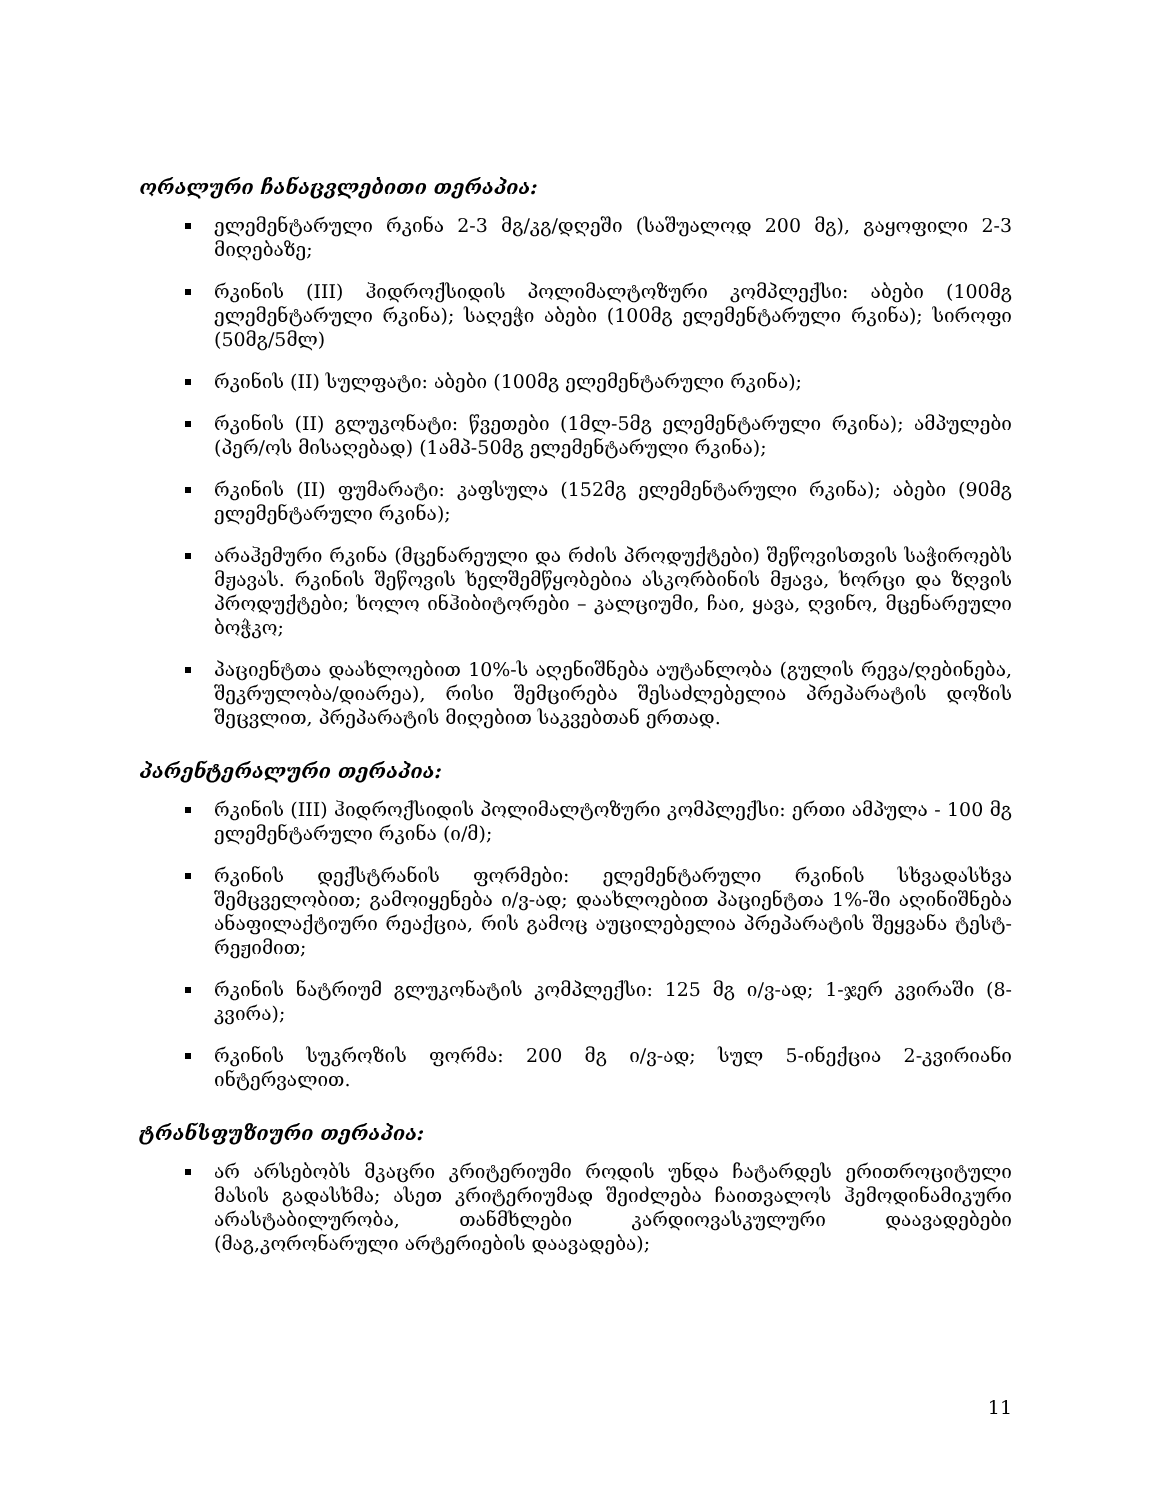ორალური ჩანაცვლებითი თერაპია:
ელემენტარული რკინა 2-3 მგ/კგ/დღეში (საშუალოდ 200 მგ), გაყოფილი 2-3 მიღებაზე;
რკინის (III) ჰიდროქსიდის პოლიმალტოზური კომპლექსი: აბები (100მგ ელემენტარული რკინა); საღეჭი აბები (100მგ ელემენტარული რკინა); სიროფი (50მგ/5მლ)
რკინის (II) სულფატი: აბები (100მგ ელემენტარული რკინა);
რკინის (II) გლუკონატი: წვეთები (1მლ-5მგ ელემენტარული რკინა); ამპულები (პერ/ოს მისაღებად) (1ამპ-50მგ ელემენტარული რკინა);
რკინის (II) ფუმარატი: კაფსულა (152მგ ელემენტარული რკინა); აბები (90მგ ელემენტარული რკინა);
არაჰემური რკინა (მცენარეული და რძის პროდუქტები) შეწოვისთვის საჭიროებს მჟავას. რკინის შეწოვის ხელშემწყობებია ასკორბინის მჟავა, ხორცი და ზღვის პროდუქტები; ხოლო ინჰიბიტორები – კალციუმი, ჩაი, ყავა, ღვინო, მცენარეული ბოჭკო;
პაციენტთა დაახლოებით 10%-ს აღენიშნება აუტანლობა (გულის რევა/ღებინება, შეკრულობა/დიარეა), რისი შემცირება შესაძლებელია პრეპარატის დოზის შეცვლით, პრეპარატის მიღებით საკვებთან ერთად.
პარენტერალური თერაპია:
რკინის (III) ჰიდროქსიდის პოლიმალტოზური კომპლექსი: ერთი ამპულა - 100 მგ ელემენტარული რკინა (ი/მ);
რკინის დექსტრანის ფორმები: ელემენტარული რკინის სხვადასხვა შემცველობით; გამოიყენება ი/ვ-ად; დაახლოებით პაციენტთა 1%-ში აღინიშნება ანაფილაქტიური რეაქცია, რის გამოც აუცილებელია პრეპარატის შეყვანა ტესტ-რეჟიმით;
რკინის ნატრიუმ გლუკონატის კომპლექსი: 125 მგ ი/ვ-ად; 1-ჯერ კვირაში (8-კვირა);
რკინის სუკროზის ფორმა: 200 მგ ი/ვ-ად; სულ 5-ინექცია 2-კვირიანი ინტერვალით.
ტრანსფუზიური თერაპია:
არ არსებობს მკაცრი კრიტერიუმი როდის უნდა ჩატარდეს ერითროციტული მასის გადასხმა; ასეთ კრიტერიუმად შეიძლება ჩაითვალოს ჰემოდინამიკური არასტაბილურობა, თანმხლები კარდიოვასკულური დაავადებები (მაგ,კორონარული არტერიების დაავადება);
11